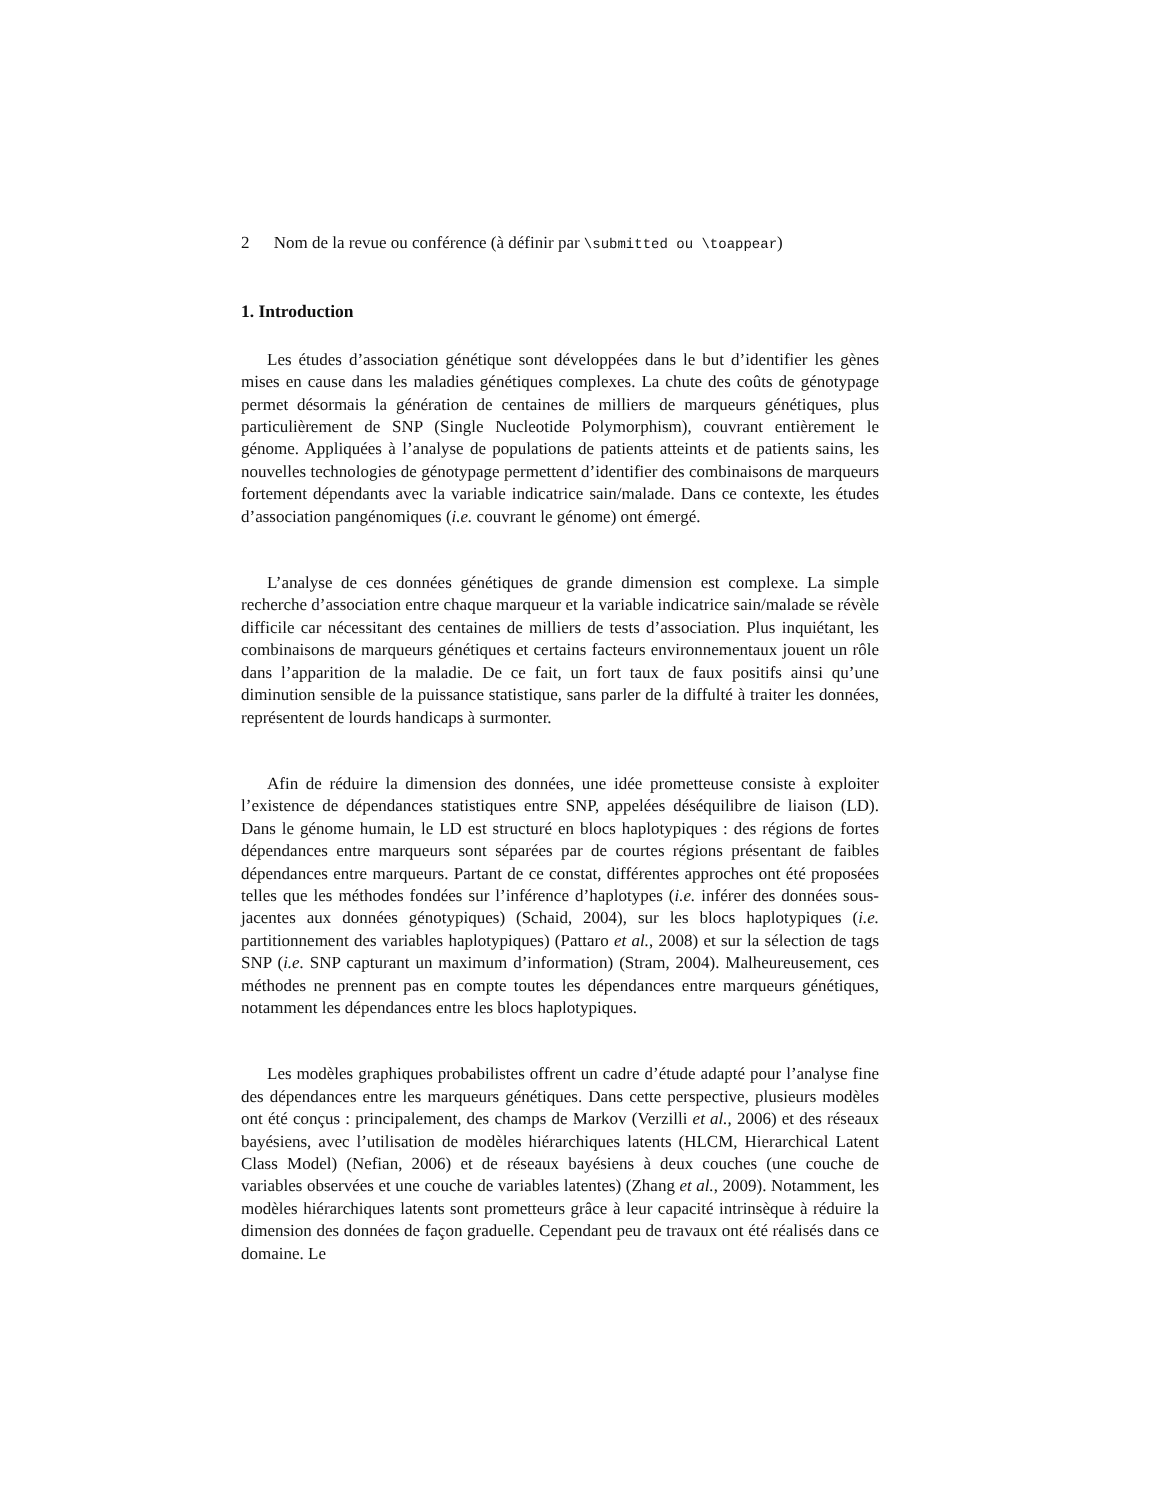2 Nom de la revue ou conférence (à définir par \submitted ou \toappear)
1. Introduction
Les études d’association génétique sont développées dans le but d’identifier les gènes mises en cause dans les maladies génétiques complexes. La chute des coûts de génotypage permet désormais la génération de centaines de milliers de marqueurs génétiques, plus particulièrement de SNP (Single Nucleotide Polymorphism), couvrant entièrement le génome. Appliquées à l’analyse de populations de patients atteints et de patients sains, les nouvelles technologies de génotypage permettent d’identifier des combinaisons de marqueurs fortement dépendants avec la variable indicatrice sain/malade. Dans ce contexte, les études d’association pangénomiques (i.e. couvrant le génome) ont émergé.
L’analyse de ces données génétiques de grande dimension est complexe. La simple recherche d’association entre chaque marqueur et la variable indicatrice sain/malade se révèle difficile car nécessitant des centaines de milliers de tests d’association. Plus inquiétant, les combinaisons de marqueurs génétiques et certains facteurs environnementaux jouent un rôle dans l’apparition de la maladie. De ce fait, un fort taux de faux positifs ainsi qu’une diminution sensible de la puissance statistique, sans parler de la diffulté à traiter les données, représentent de lourds handicaps à surmonter.
Afin de réduire la dimension des données, une idée prometteuse consiste à exploiter l’existence de dépendances statistiques entre SNP, appelées déséquilibre de liaison (LD). Dans le génome humain, le LD est structuré en blocs haplotypiques : des régions de fortes dépendances entre marqueurs sont séparées par de courtes régions présentant de faibles dépendances entre marqueurs. Partant de ce constat, différentes approches ont été proposées telles que les méthodes fondées sur l’inférence d’haplotypes (i.e. inférer des données sous-jacentes aux données génotypiques) (Schaid, 2004), sur les blocs haplotypiques (i.e. partitionnement des variables haplotypiques) (Pattaro et al., 2008) et sur la sélection de tags SNP (i.e. SNP capturant un maximum d’information) (Stram, 2004). Malheureusement, ces méthodes ne prennent pas en compte toutes les dépendances entre marqueurs génétiques, notamment les dépendances entre les blocs haplotypiques.
Les modèles graphiques probabilistes offrent un cadre d’étude adapté pour l’analyse fine des dépendances entre les marqueurs génétiques. Dans cette perspective, plusieurs modèles ont été conçus : principalement, des champs de Markov (Verzilli et al., 2006) et des réseaux bayésiens, avec l’utilisation de modèles hiérarchiques latents (HLCM, Hierarchical Latent Class Model) (Nefian, 2006) et de réseaux bayésiens à deux couches (une couche de variables observées et une couche de variables latentes) (Zhang et al., 2009). Notamment, les modèles hiérarchiques latents sont prometteurs grâce à leur capacité intrinsèque à réduire la dimension des données de façon graduelle. Cependant peu de travaux ont été réalisés dans ce domaine. Le